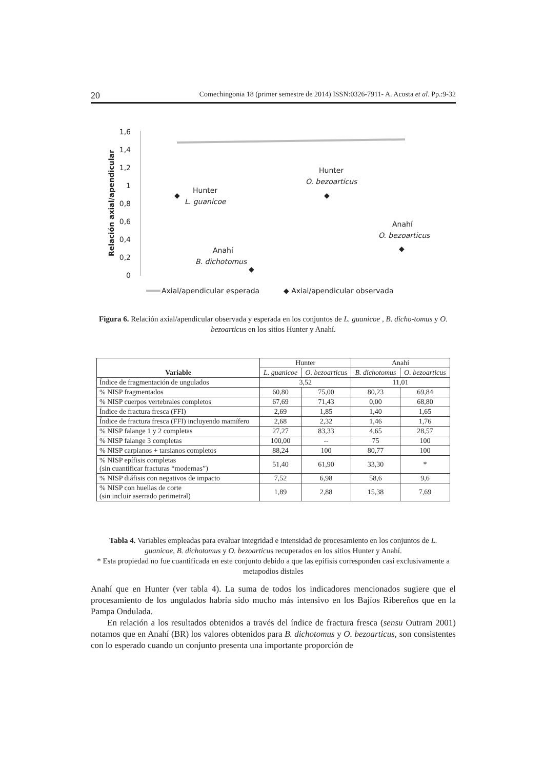20 Comechingonia 18 (primer semestre de 2014) ISSN:0326-7911- A. Acosta et al. Pp.:9-32
Relación axial/apendicular
1,6
1,4
1,2
1
0,8
0,6
0,4
0,2
0
Hunter
L. guanicoe
◆
Hunter
O. bezoarticus
◆
Anahí
O. bezoarticus
◆
Anahí
B. dichotomus
◆
Axial/apendicular esperada
◆ Axial/apendicular observada
Figura 6. Relación axial/apendicular observada y esperada en los conjuntos de L. guanicoe , B. dicho-tomus y O. bezoarticus en los sitios Hunter y Anahí.
| Variable | Hunter | | Anahí | |
| --- | --- | --- | --- | --- |
| | L. guanicoe | O. bezoarticus | B. dichotomus | O. bezoarticus |
| Índice de fragmentación de ungulados | 3,52 | | 11,01 | |
| % NISP fragmentados | 60,80 | 75,00 | 80,23 | 69,84 |
| % NISP cuerpos vertebrales completos | 67,69 | 71,43 | 0,00 | 68,80 |
| Índice de fractura fresca (FFI) | 2,69 | 1,85 | 1,40 | 1,65 |
| Índice de fractura fresca (FFI) incluyendo mamífero | 2,68 | 2,32 | 1,46 | 1,76 |
| % NISP falange 1 y 2 completas | 27,27 | 83,33 | 4,65 | 28,57 |
| % NISP falange 3 completas | 100,00 | -- | 75 | 100 |
| % NISP carpianos + tarsianos completos | 88,24 | 100 | 80,77 | 100 |
| % NISP epífisis completas (sin cuantificar fracturas “modernas”) | 51,40 | 61,90 | 33,30 | * |
| % NISP diáfisis con negativos de impacto | 7,52 | 6,98 | 58,6 | 9,6 |
| % NISP con huellas de corte (sin incluir aserrado perimetral) | 1,89 | 2,88 | 15,38 | 7,69 |
Tabla 4. Variables empleadas para evaluar integridad e intensidad de procesamiento en los conjuntos de L. guanicoe, B. dichotomus y O. bezoarticus recuperados en los sitios Hunter y Anahí.
* Esta propiedad no fue cuantificada en este conjunto debido a que las epífisis corresponden casi exclusivamente a metapodios distales
Anahí que en Hunter (ver tabla 4). La suma de todos los indicadores mencionados sugiere que el procesamiento de los ungulados habría sido mucho más intensivo en los Bajíos Ribereños que en la Pampa Ondulada.
En relación a los resultados obtenidos a través del índice de fractura fresca (sensu Outram 2001) notamos que en Anahí (BR) los valores obtenidos para B. dichotomus y O. bezoarticus, son consistentes con lo esperado cuando un conjunto presenta una importante proporción de